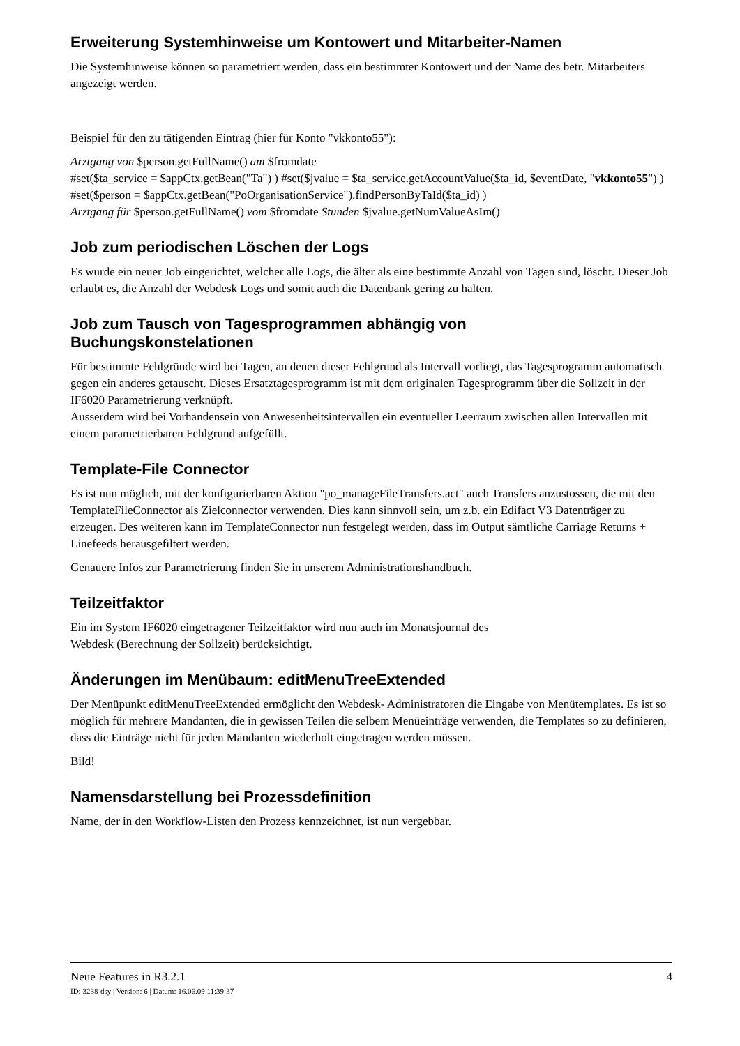Erweiterung Systemhinweise um Kontowert und Mitarbeiter-Namen
Die Systemhinweise können so parametriert werden, dass ein bestimmter Kontowert und der Name des betr. Mitarbeiters angezeigt werden.
Beispiel für den zu tätigenden Eintrag (hier für Konto "vkkonto55"):
Arztgang von $person.getFullName() am $fromdate
#set($ta_service = $appCtx.getBean("Ta") ) #set($jvalue = $ta_service.getAccountValue($ta_id, $eventDate, "vkkonto55") ) #set($person = $appCtx.getBean("PoOrganisationService").findPersonByTaId($ta_id) )
Arztgang für $person.getFullName() vom $fromdate Stunden $jvalue.getNumValueAsIm()
Job zum periodischen Löschen der Logs
Es wurde ein neuer Job eingerichtet, welcher alle Logs, die älter als eine bestimmte Anzahl von Tagen sind, löscht. Dieser Job erlaubt es, die Anzahl der Webdesk Logs und somit auch die Datenbank gering zu halten.
Job zum Tausch von Tagesprogrammen abhängig von
Buchungskonstelationen
Für bestimmte Fehlgründe wird bei Tagen, an denen dieser Fehlgrund als Intervall vorliegt, das Tagesprogramm automatisch gegen ein anderes getauscht. Dieses Ersatztagesprogramm ist mit dem originalen Tagesprogramm über die Sollzeit in der IF6020 Parametrierung verknüpft.
Ausserdem wird bei Vorhandensein von Anwesenheitsintervallen ein eventueller Leerraum zwischen allen Intervallen mit einem parametrierbaren Fehlgrund aufgefüllt.
Template-File Connector
Es ist nun möglich, mit der konfigurierbaren Aktion "po_manageFileTransfers.act" auch Transfers anzustossen, die mit den TemplateFileConnector als Zielconnector verwenden. Dies kann sinnvoll sein, um z.b. ein Edifact V3 Datenträger zu erzeugen. Des weiteren kann im TemplateConnector nun festgelegt werden, dass im Output sämtliche Carriage Returns + Linefeeds herausgefiltert werden.
Genauere Infos zur Parametrierung finden Sie in unserem Administrationshandbuch.
Teilzeitfaktor
Ein im System IF6020 eingetragener Teilzeitfaktor wird nun auch im Monatsjournal des
Webdesk (Berechnung der Sollzeit) berücksichtigt.
Änderungen im Menübaum: editMenuTreeExtended
Der Menüpunkt editMenuTreeExtended ermöglicht den Webdesk- Administratoren die Eingabe von Menütemplates. Es ist so möglich für mehrere Mandanten, die in gewissen Teilen die selbem Menüeinträge verwenden, die Templates so zu definieren, dass die Einträge nicht für jeden Mandanten wiederholt eingetragen werden müssen.
Bild!
Namensdarstellung bei Prozessdefinition
Name, der in den Workflow-Listen den Prozess kennzeichnet, ist nun vergebbar.
Neue Features in R3.2.1 4
ID: 3238-dsy | Version: 6 | Datum: 16.06.09 11:39:37